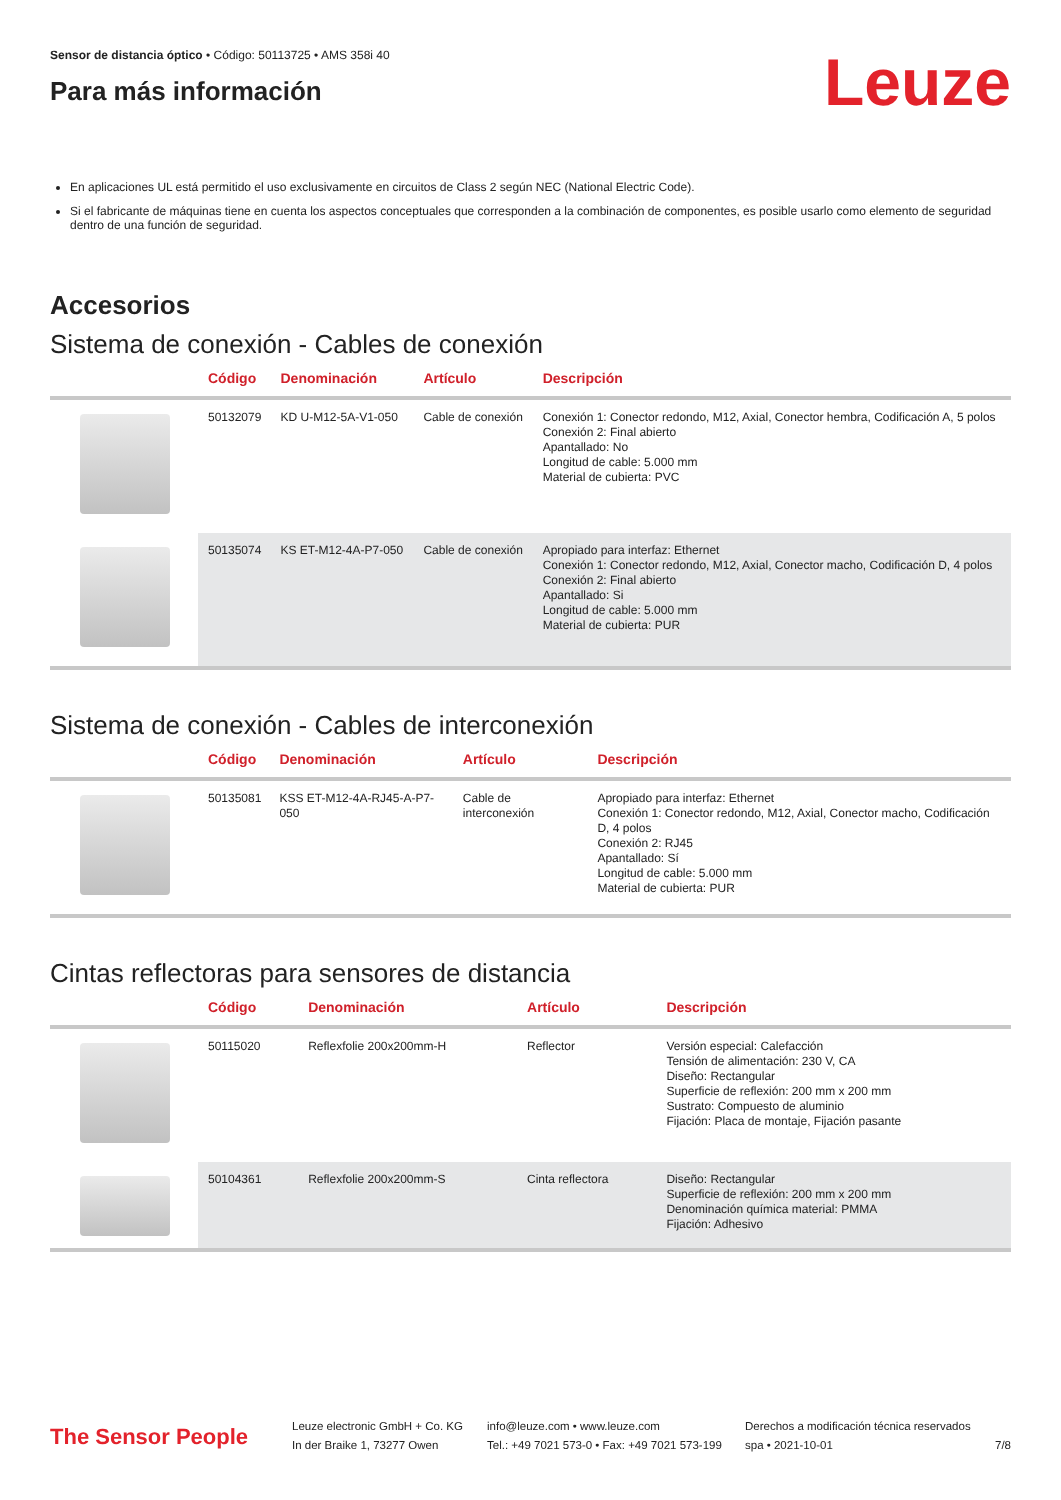Sensor de distancia óptico • Código: 50113725 • AMS 358i 40
Para más información
Leuze
En aplicaciones UL está permitido el uso exclusivamente en circuitos de Class 2 según NEC (National Electric Code).
Si el fabricante de máquinas tiene en cuenta los aspectos conceptuales que corresponden a la combinación de componentes, es posible usarlo como elemento de seguridad dentro de una función de seguridad.
Accesorios
Sistema de conexión - Cables de conexión
| | Código | Denominación | Artículo | Descripción |
| --- | --- | --- | --- | --- |
| | 50132079 | KD U-M12-5A-V1-050 | Cable de conexión | Conexión 1: Conector redondo, M12, Axial, Conector hembra, Codificación A, 5 polos Conexión 2: Final abierto Apantallado: No Longitud de cable: 5.000 mm Material de cubierta: PVC |
| | 50135074 | KS ET-M12-4A-P7-050 | Cable de conexión | Apropiado para interfaz: Ethernet Conexión 1: Conector redondo, M12, Axial, Conector macho, Codificación D, 4 polos Conexión 2: Final abierto Apantallado: Si Longitud de cable: 5.000 mm Material de cubierta: PUR |
Sistema de conexión - Cables de interconexión
| | Código | Denominación | Artículo | Descripción |
| --- | --- | --- | --- | --- |
| | 50135081 | KSS ET-M12-4A-RJ45-A-P7-050 | Cable de interconexión | Apropiado para interfaz: Ethernet Conexión 1: Conector redondo, M12, Axial, Conector macho, Codificación D, 4 polos Conexión 2: RJ45 Apantallado: Sí Longitud de cable: 5.000 mm Material de cubierta: PUR |
Cintas reflectoras para sensores de distancia
| | Código | Denominación | Artículo | Descripción |
| --- | --- | --- | --- | --- |
| | 50115020 | Reflexfolie 200x200mm-H | Reflector | Versión especial: Calefacción Tensión de alimentación: 230 V, CA Diseño: Rectangular Superficie de reflexión: 200 mm x 200 mm Sustrato: Compuesto de aluminio Fijación: Placa de montaje, Fijación pasante |
| | 50104361 | Reflexfolie 200x200mm-S | Cinta reflectora | Diseño: Rectangular Superficie de reflexión: 200 mm x 200 mm Denominación química material: PMMA Fijación: Adhesivo |
The Sensor People
Leuze electronic GmbH + Co. KG
In der Braike 1, 73277 Owen
info@leuze.com • www.leuze.com
Tel.: +49 7021 573-0 • Fax: +49 7021 573-199
Derechos a modificación técnica reservados
spa • 2021-10-01
7/8